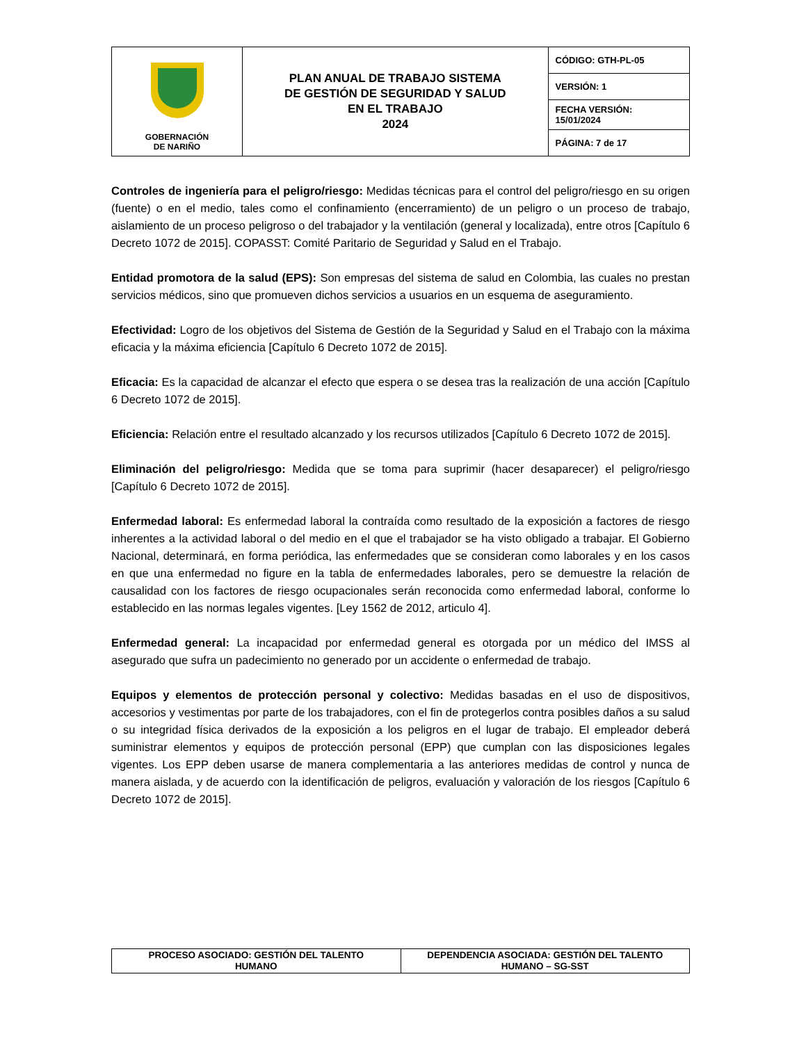| GOBERNACIÓN DE NARIÑO | PLAN ANUAL DE TRABAJO SISTEMA DE GESTIÓN DE SEGURIDAD Y SALUD EN EL TRABAJO 2024 | CÓDIGO: GTH-PL-05 |
| | | VERSIÓN: 1 |
| | | FECHA VERSIÓN: 15/01/2024 |
| | | PÁGINA: 7 de 17 |
Controles de ingeniería para el peligro/riesgo: Medidas técnicas para el control del peligro/riesgo en su origen (fuente) o en el medio, tales como el confinamiento (encerramiento) de un peligro o un proceso de trabajo, aislamiento de un proceso peligroso o del trabajador y la ventilación (general y localizada), entre otros [Capítulo 6 Decreto 1072 de 2015]. COPASST: Comité Paritario de Seguridad y Salud en el Trabajo.
Entidad promotora de la salud (EPS): Son empresas del sistema de salud en Colombia, las cuales no prestan servicios médicos, sino que promueven dichos servicios a usuarios en un esquema de aseguramiento.
Efectividad: Logro de los objetivos del Sistema de Gestión de la Seguridad y Salud en el Trabajo con la máxima eficacia y la máxima eficiencia [Capítulo 6 Decreto 1072 de 2015].
Eficacia: Es la capacidad de alcanzar el efecto que espera o se desea tras la realización de una acción [Capítulo 6 Decreto 1072 de 2015].
Eficiencia: Relación entre el resultado alcanzado y los recursos utilizados [Capítulo 6 Decreto 1072 de 2015].
Eliminación del peligro/riesgo: Medida que se toma para suprimir (hacer desaparecer) el peligro/riesgo [Capítulo 6 Decreto 1072 de 2015].
Enfermedad laboral: Es enfermedad laboral la contraída como resultado de la exposición a factores de riesgo inherentes a la actividad laboral o del medio en el que el trabajador se ha visto obligado a trabajar. El Gobierno Nacional, determinará, en forma periódica, las enfermedades que se consideran como laborales y en los casos en que una enfermedad no figure en la tabla de enfermedades laborales, pero se demuestre la relación de causalidad con los factores de riesgo ocupacionales serán reconocida como enfermedad laboral, conforme lo establecido en las normas legales vigentes. [Ley 1562 de 2012, articulo 4].
Enfermedad general: La incapacidad por enfermedad general es otorgada por un médico del IMSS al asegurado que sufra un padecimiento no generado por un accidente o enfermedad de trabajo.
Equipos y elementos de protección personal y colectivo: Medidas basadas en el uso de dispositivos, accesorios y vestimentas por parte de los trabajadores, con el fin de protegerlos contra posibles daños a su salud o su integridad física derivados de la exposición a los peligros en el lugar de trabajo. El empleador deberá suministrar elementos y equipos de protección personal (EPP) que cumplan con las disposiciones legales vigentes. Los EPP deben usarse de manera complementaria a las anteriores medidas de control y nunca de manera aislada, y de acuerdo con la identificación de peligros, evaluación y valoración de los riesgos [Capítulo 6 Decreto 1072 de 2015].
| PROCESO ASOCIADO: GESTIÓN DEL TALENTO HUMANO | DEPENDENCIA ASOCIADA: GESTIÓN DEL TALENTO HUMANO – SG-SST |